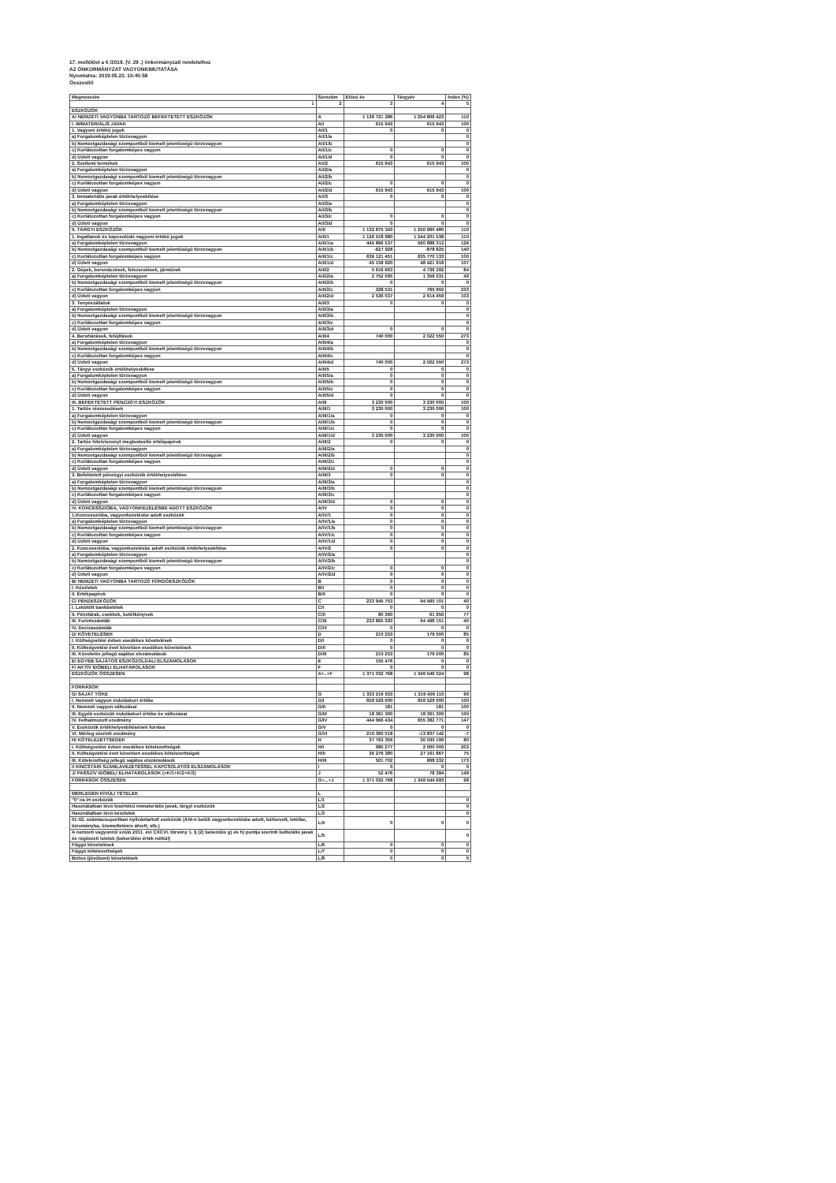17. melléklet a 6 /2019. (V. 29 .) önkormányzati rendelethez
AZ ÖNKORMÁNYZAT VAGYONKIMUTATÁSA
Nyomtatva: 2019.05.23. 10:40:58
Összesítő
| Megnevezés | Sorszám | Előző év | Tárgyév | Index (%) |
| --- | --- | --- | --- | --- |
| 1 | 2 | 3 | 4 | 5 |
| ESZKÖZÖK | | | | |
| A/ NEMZETI VAGYONBA TARTOZÓ BEFEKTETETT ESZKÖZÖK | A | 1 136 721 286 | 1 254 806 423 | 110 |
| I. IMMATERIÁLIS JAVAK | A/I | 615 943 | 615 943 | 100 |
| 1. Vagyoni értékű jogok | A/I/1 | 0 | 0 | 0 |
| a) Forgalomképtelen törzsvagyon | A/I/1/a | | | 0 |
| b) Nemzetgazdasági szempontból kiemelt jelentőségű törzsvagyon | A/I/1/b | | | 0 |
| c) Korlátozottan forgalomképes vagyon | A/I/1/c | 0 | 0 | 0 |
| d) Üzleti vagyon | A/I/1/d | 0 | 0 | 0 |
| 2. Szellemi termékek | A/I/2 | 615 943 | 615 943 | 100 |
| a) Forgalomképtelen törzsvagyon | A/I/2/a | | | 0 |
| b) Nemzetgazdasági szempontból kiemelt jelentőségű törzsvagyon | A/I/2/b | | | 0 |
| c) Korlátozottan forgalomképes vagyon | A/I/2/c | 0 | 0 | 0 |
| d) Üzleti vagyon | A/I/2/d | 615 943 | 615 943 | 100 |
| 3. Immateriális javak értékhelyesbítése | A/I/3 | 0 | 0 | 0 |
| a) Forgalomképtelen törzsvagyon | A/I/3/a | | | 0 |
| b) Nemzetgazdasági szempontból kiemelt jelentőségű törzsvagyon | A/I/3/b | | | 0 |
| c) Korlátozottan forgalomképes vagyon | A/I/3/c | 0 | 0 | 0 |
| d) Üzleti vagyon | A/I/3/d | 0 | 0 | 0 |
| II. TÁRGYI ESZKÖZÖK | A/II | 1 132 875 343 | 1 250 960 480 | 110 |
| 1. Ingatlanok és kapcsolódó vagyoni értékű jogok | A/II/1 | 1 126 518 680 | 1 244 201 538 | 110 |
| a) Forgalomképtelen törzsvagyon | A/II/1/a | 445 866 537 | 560 888 312 | 126 |
| b) Nemzetgazdasági szempontból kiemelt jelentőségű törzsvagyon | A/II/1/b | -627 928 | -878 825 | 140 |
| c) Korlátozottan forgalomképes vagyon | A/II/1/c | 636 121 451 | 635 770 133 | 100 |
| d) Üzleti vagyon | A/II/1/d | 45 158 620 | 48 421 918 | 107 |
| 2. Gépek, berendezések, felszerelések, járművek | A/II/2 | 5 616 663 | 4 736 392 | 84 |
| a) Forgalomképtelen törzsvagyon | A/II/2/a | 2 752 095 | 1 356 031 | 49 |
| b) Nemzetgazdasági szempontból kiemelt jelentőségű törzsvagyon | A/II/2/b | 0 | 0 | 0 |
| c) Korlátozottan forgalomképes vagyon | A/II/2/c | 328 531 | 765 902 | 233 |
| d) Üzleti vagyon | A/II/2/d | 2 536 037 | 2 614 459 | 103 |
| 3. Tenyészállatok | A/II/3 | 0 | 0 | 0 |
| a) Forgalomképtelen törzsvagyon | A/II/3/a | | | 0 |
| b) Nemzetgazdasági szempontból kiemelt jelentőségű törzsvagyon | A/II/3/b | | | 0 |
| c) Korlátozottan forgalomképes vagyon | A/II/3/c | | | 0 |
| d) Üzleti vagyon | A/II/3/d | 0 | 0 | 0 |
| 4. Beruházások, felújítások | A/II/4 | 740 000 | 2 022 550 | 273 |
| a) Forgalomképtelen törzsvagyon | A/II/4/a | | | 0 |
| b) Nemzetgazdasági szempontból kiemelt jelentőségű törzsvagyon | A/II/4/b | | | 0 |
| c) Korlátozottan forgalomképes vagyon | A/II/4/c | | | 0 |
| d) Üzleti vagyon | A/II/4/d | 740 000 | 2 022 550 | 273 |
| 5. Tárgyi eszközök értékhelyesbítése | A/II/5 | 0 | 0 | 0 |
| a) Forgalomképtelen törzsvagyon | A/II/5/a | 0 | 0 | 0 |
| b) Nemzetgazdasági szempontból kiemelt jelentőségű törzsvagyon | A/II/5/b | 0 | 0 | 0 |
| c) Korlátozottan forgalomképes vagyon | A/II/5/c | 0 | 0 | 0 |
| d) Üzleti vagyon | A/II/5/d | 0 | 0 | 0 |
| III. BEFEKTETETT PÉNZÜGYI ESZKÖZÖK | A/III | 3 230 000 | 3 230 000 | 100 |
| 1. Tartós részesedések | A/III/1 | 3 230 000 | 3 230 000 | 100 |
| a) Forgalomképtelen törzsvagyon | A/III/1/a | 0 | 0 | 0 |
| b) Nemzetgazdasági szempontból kiemelt jelentőségű törzsvagyon | A/III/1/b | 0 | 0 | 0 |
| c) Korlátozottan forgalomképes vagyon | A/III/1/c | 0 | 0 | 0 |
| d) Üzleti vagyon | A/III/1/d | 3 230 000 | 3 230 000 | 100 |
| 2. Tartós hitelviszonyt megtestesítő értékpapírok | A/III/2 | 0 | 0 | 0 |
| a) Forgalomképtelen törzsvagyon | A/III/2/a | | | 0 |
| b) Nemzetgazdasági szempontból kiemelt jelentőségű törzsvagyon | A/III/2/b | | | 0 |
| c) Korlátozottan forgalomképes vagyon | A/III/2/c | | | 0 |
| d) Üzleti vagyon | A/III/2/d | 0 | 0 | 0 |
| 3. Befektetett pénzügyi eszközök értékhelyesbítése | A/III/3 | 0 | 0 | 0 |
| a) Forgalomképtelen törzsvagyon | A/III/3/a | | | 0 |
| b) Nemzetgazdasági szempontból kiemelt jelentőségű törzsvagyon | A/III/3/b | | | 0 |
| c) Korlátozottan forgalomképes vagyon | A/III/3/c | | | 0 |
| d) Üzleti vagyon | A/III/3/d | 0 | 0 | 0 |
| IV. KONCESSZIÓBA, VAGYONKEZELÉSBE ADOTT ESZKÖZÖK | A/IV | 0 | 0 | 0 |
| 1.Koncesszióba, vagyonkezelésbe adott eszközök | A/IV/1 | 0 | 0 | 0 |
| a) Forgalomképtelen törzsvagyon | A/IV/1/a | 0 | 0 | 0 |
| b) Nemzetgazdasági szempontból kiemelt jelentőségű törzsvagyon | A/IV/1/b | 0 | 0 | 0 |
| c) Korlátozottan forgalomképes vagyon | A/IV/1/c | 0 | 0 | 0 |
| d) Üzleti vagyon | A/IV/1/d | 0 | 0 | 0 |
| 2. Koncesszióba, vagyonkezelésbe adott eszközök értékhelyesbítése | A/IV/2 | 0 | 0 | 0 |
| a) Forgalomképtelen törzsvagyon | A/IV/2/a | | | 0 |
| b) Nemzetgazdasági szempontból kiemelt jelentőségű törzsvagyon | A/IV/2/b | | | 0 |
| c) Korlátozottan forgalomképes vagyon | A/IV/2/c | 0 | 0 | 0 |
| d) Üzleti vagyon | A/IV/2/d | 0 | 0 | 0 |
| B/ NEMZETI VAGYONBA TARTOZÓ FORGÓESZKÖZÖK | B | 0 | 0 | 0 |
| I. Készletek | B/I | 0 | 0 | 0 |
| II. Értékpapírok | B/II | 0 | 0 | 0 |
| C/ PÉNZESZKÖZÖK | C | 233 945 753 | 94 560 101 | 40 |
| I. Lekötött bankbetétek | C/I | 0 | 0 | 0 |
| II. Pénztárak, csekkek, betétkönyvek | C/II | 80 360 | 61 950 | 77 |
| III. Forintszámlák | C/III | 233 865 393 | 94 498 151 | 40 |
| IV. Devizaszámlák | C/IV | 0 | 0 | 0 |
| D/ KÖVETELÉSEK | D | 210 253 | 179 500 | 85 |
| I. Költségvetési évben esedékes követelések | D/I | 0 | 0 | 0 |
| II. Költségvetési évet követően esedékes követelések | D/II | 0 | 0 | 0 |
| III. Követelés jellegű sajátos elszámolások | D/III | 210 253 | 179 500 | 85 |
| E/ EGYÉB SAJÁTOS ESZKÖZOLDALI ELSZÁMOLÁSOK | E | 155 476 | 0 | 0 |
| F/ AKTÍV IDŐBELI ELHATÁROLÁSOK | F | 0 | 0 | 0 |
| ESZKÖZÖK ÖSSZESEN | A+..+F | 1 371 032 768 | 1 349 546 024 | 98 |
| FORRÁSOK | | | | |
| G/ SAJÁT TŐKE | G | 1 333 216 933 | 1 319 436 110 | 99 |
| I. Nemzeti vagyon induláskori értéke | G/I | 659 529 000 | 659 529 000 | 100 |
| II. Nemzeti vagyon változásai | G/II | 181 | 181 | 100 |
| III. Egyéb eszközök induláskori értéke és változásai | G/III | 18 361 300 | 18 361 300 | 100 |
| IV. Felhalmozott eredmény | G/IV | 444 966 434 | 655 382 771 | 147 |
| V. Eszközök értékhelyesbítésének forrása | G/V | 0 | 0 | 0 |
| VI. Mérleg szerinti eredmény | G/VI | 210 360 018 | -13 837 142 | -7 |
| H/ KÖTELEZETTSÉGEK | H | 37 763 359 | 30 030 199 | 80 |
| I. Költségvetési évben esedékes kötelezettségek | H/I | 985 277 | 2 000 000 | 203 |
| II. Költségvetési évet követően esedékes kötelezettségek | H/II | 36 276 380 | 27 161 867 | 75 |
| III. Kötelezettség jellegű sajátos elszámolások | H/III | 501 702 | 868 332 | 173 |
| I/ KINCSTÁRI SZÁMLAVEZETÉSSEL KAPCSOLATOS ELSZÁMOLÁSOK | I | 0 | 0 | 0 |
| J/ PASSZÍV IDŐBELI ELHATÁROLÁSOK (=K/1+K/2+K/3) | J | 52 476 | 78 384 | 149 |
| FORRÁSOK ÖSSZESEN | G+...+J | 1 371 032 768 | 1 349 544 693 | 98 |
| MÉRLEGEN KÍVÜLI TÉTELEK | L | | | |
| "0"-ra írt eszközök | L/1 | | | 0 |
| Használatban lévő kisértékű immateriális javak, tárgyi eszközök | L/2 | | | 0 |
| Használatban lévő készletek | L/3 | | | 0 |
| 01-02. számlacsoportban nyilvántartott eszközök (Áht-n belüli vagyonkezelésbe adott, bérbevett, letétbe, bizományba, üzemeltetésre átvett, stb.) | L/4 | 0 | 0 | 0 |
| A nemzeti vagyonról szóló 2011. évi CXCVI. törvény 1. § (2) bekezdés g) és h) pontja szerinti kulturális javak és régészeti leletek (bekerülési érték nélkül) | L/5 | | | 0 |
| Függő követelések | L/6 | 0 | 0 | 0 |
| Függő kötelezettségek | L/7 | 0 | 0 | 0 |
| Biztos (jövőbeni) követelések | L/8 | 0 | 0 | 0 |